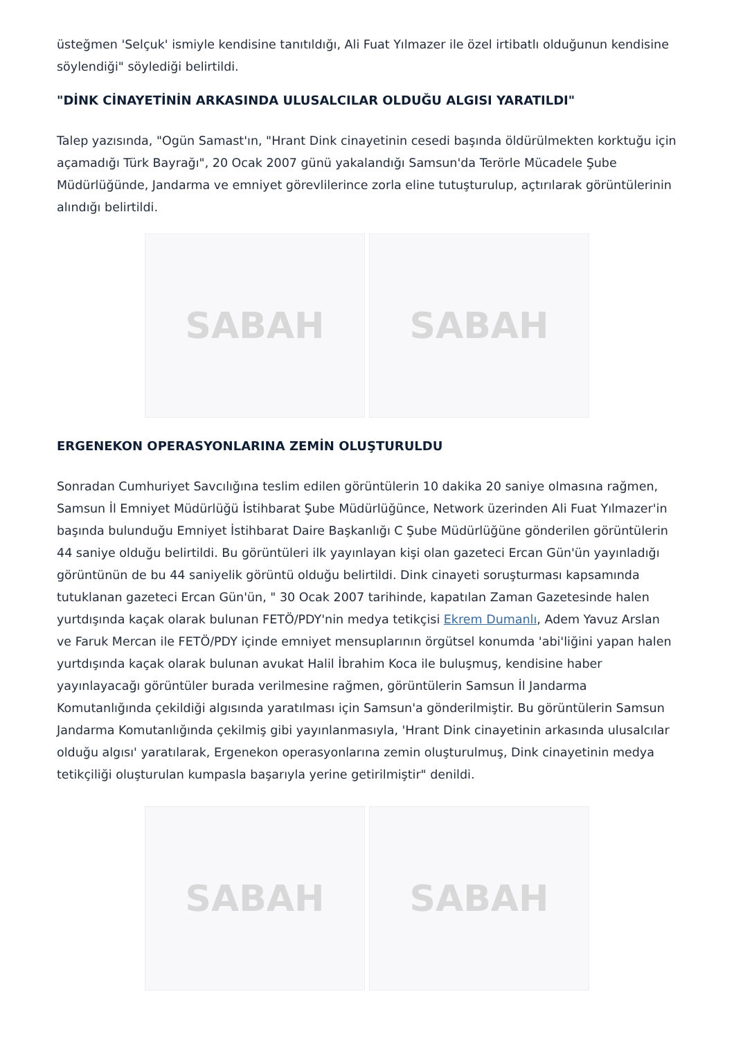üsteğmen 'Selçuk' ismiyle kendisine tanıtıldığı, Ali Fuat Yılmazer ile özel irtibatlı olduğunun kendisine söylendiği" söylediği belirtildi.
"DİNK CİNAYETİNİN ARKASINDA ULUSALCILAR OLDUĞU ALGISI YARATILDI"
Talep yazısında, "Ogün Samast'ın, "Hrant Dink cinayetinin cesedi başında öldürülmekten korktuğu için açamadığı Türk Bayrağı", 20 Ocak 2007 günü yakalandığı Samsun'da Terörle Mücadele Şube Müdürlüğünde, Jandarma ve emniyet görevlilerince zorla eline tutuşturulup, açtırılarak görüntülerinin alındığı belirtildi.
SABAH SABAH
ERGENEKON OPERASYONLARINA ZEMİN OLUŞTURULDU
Sonradan Cumhuriyet Savcılığına teslim edilen görüntülerin 10 dakika 20 saniye olmasına rağmen, Samsun İl Emniyet Müdürlüğü İstihbarat Şube Müdürlüğünce, Network üzerinden Ali Fuat Yılmazer'in başında bulunduğu Emniyet İstihbarat Daire Başkanlığı C Şube Müdürlüğüne gönderilen görüntülerin 44 saniye olduğu belirtildi. Bu görüntüleri ilk yayınlayan kişi olan gazeteci Ercan Gün'ün yayınladığı görüntünün de bu 44 saniyelik görüntü olduğu belirtildi. Dink cinayeti soruşturması kapsamında tutuklanan gazeteci Ercan Gün'ün, " 30 Ocak 2007 tarihinde, kapatılan Zaman Gazetesinde halen yurtdışında kaçak olarak bulunan FETÖ/PDY'nin medya tetikçisi Ekrem Dumanlı, Adem Yavuz Arslan ve Faruk Mercan ile FETÖ/PDY içinde emniyet mensuplarının örgütsel konumda 'abi'liğini yapan halen yurtdışında kaçak olarak bulunan avukat Halil İbrahim Koca ile buluşmuş, kendisine haber yayınlayacağı görüntüler burada verilmesine rağmen, görüntülerin Samsun İl Jandarma Komutanlığında çekildiği algısında yaratılması için Samsun'a gönderilmiştir. Bu görüntülerin Samsun Jandarma Komutanlığında çekilmiş gibi yayınlanmasıyla, 'Hrant Dink cinayetinin arkasında ulusalcılar olduğu algısı' yaratılarak, Ergenekon operasyonlarına zemin oluşturulmuş, Dink cinayetinin medya tetikçiliği oluşturulan kumpasla başarıyla yerine getirilmiştir" denildi.
SABAH SABAH